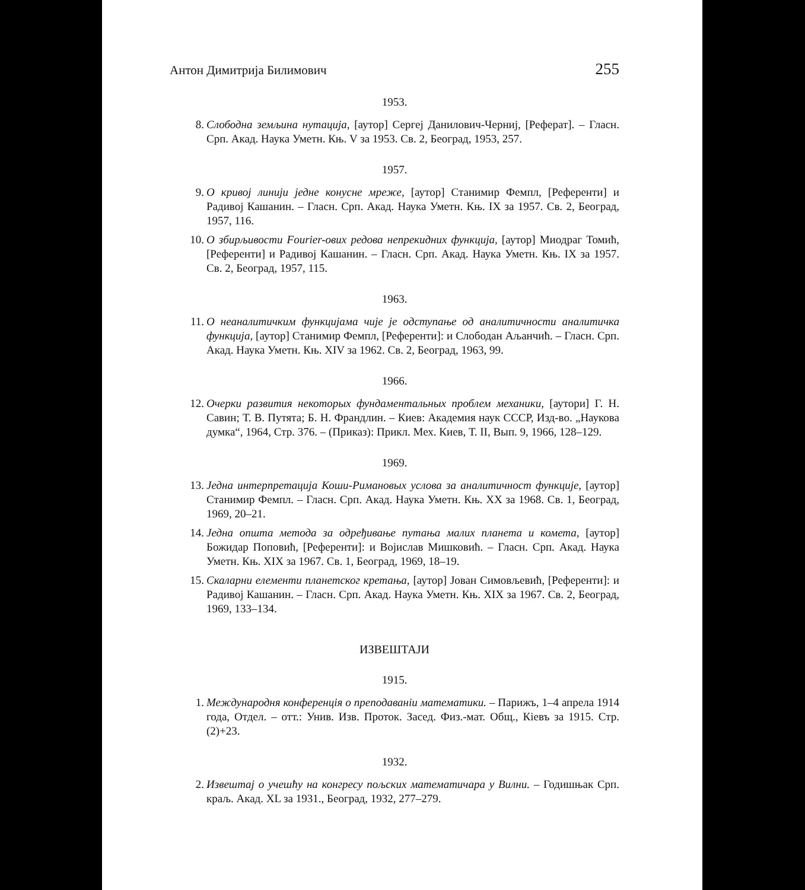Антон Димитрија Билимович 255
1953.
8. Слободна земљина нутација, [аутор] Сергеј Данилович-Черниј, [Реферат]. – Гласн. Срп. Акад. Наука Уметн. Књ. V за 1953. Св. 2, Београд, 1953, 257.
1957.
9. О кривој линији једне конусне мреже, [аутор] Станимир Фемпл, [Референти] и Радивој Кашанин. – Гласн. Срп. Акад. Наука Уметн. Књ. IX за 1957. Св. 2, Београд, 1957, 116.
10. О збирљивости Fourier-ових редова непрекидних функција, [аутор] Миодраг Томић, [Референти] и Радивој Кашанин. – Гласн. Срп. Акад. Наука Уметн. Књ. IX за 1957. Св. 2, Београд, 1957, 115.
1963.
11. О неаналитичким функцијама чије је одступање од аналитичности аналитичка функција, [аутор] Станимир Фемпл, [Референти]: и Слободан Аљанчић. – Гласн. Срп. Акад. Наука Уметн. Књ. XIV за 1962. Св. 2, Београд, 1963, 99.
1966.
12. Очерки развития некоторых фундаментальных проблем механики, [аутори] Г. Н. Савин; Т. В. Путята; Б. Н. Франдлин. – Киев: Академия наук СССР, Изд-во. „Наукова думка“, 1964, Стр. 376. – (Приказ): Прикл. Мех. Киев, Т. II, Вып. 9, 1966, 128–129.
1969.
13. Једна интерпретација Коши-Римановых услова за аналитичност функције, [аутор] Станимир Фемпл. – Гласн. Срп. Акад. Наука Уметн. Књ. XX за 1968. Св. 1, Београд, 1969, 20–21.
14. Једна општа метода за одређивање путања малих планета и комета, [аутор] Божидар Поповић, [Референти]: и Војислав Мишковић. – Гласн. Срп. Акад. Наука Уметн. Књ. XIX за 1967. Св. 1, Београд, 1969, 18–19.
15. Скаларни елементи планетског кретања, [аутор] Јован Симовљевић, [Референти]: и Радивој Кашанин. – Гласн. Срп. Акад. Наука Уметн. Књ. XIX за 1967. Св. 2, Београд, 1969, 133–134.
ИЗВЕШТАЈИ
1915.
1. Международня конференція о преподаваніи математики. – Парижъ, 1–4 апрела 1914 года, Отдел. – отт.: Унив. Изв. Проток. Засед. Физ.-мат. Общ., Кіевъ за 1915. Стр. (2)+23.
1932.
2. Извештај о учешћу на конгресу пољских математичара у Вилни. – Годишњак Срп. краљ. Акад. XL за 1931., Београд, 1932, 277–279.